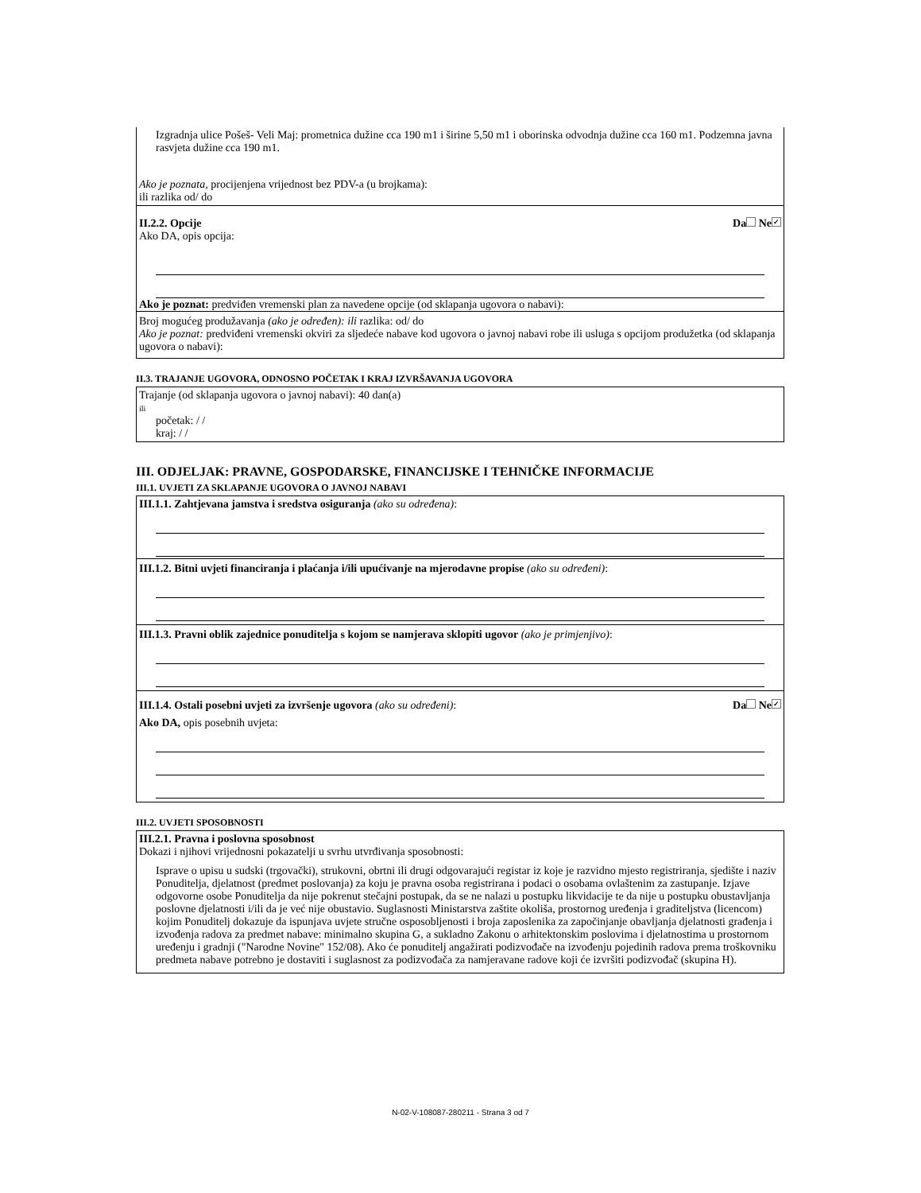Izgradnja ulice Pošeš- Veli Maj: prometnica dužine cca 190 m1 i širine 5,50 m1 i oborinska odvodnja dužine cca 160 m1. Podzemna javna rasvjeta dužine cca 190 m1.
Ako je poznata, procijenjena vrijednost bez PDV-a (u brojkama):
ili razlika od/ do
II.2.2. Opcije Da Ne ✓
Ako DA, opis opcija:
Ako je poznat: predviđen vremenski plan za navedene opcije (od sklapanja ugovora o nabavi):
Broj mogućeg produžavanja (ako je određen): ili razlika: od/ do
Ako je poznat: predviđeni vremenski okviri za sljedeće nabave kod ugovora o javnoj nabavi robe ili usluga s opcijom produžetka (od sklapanja ugovora o nabavi):
II.3. TRAJANJE UGOVORA, ODNOSNO POČETAK I KRAJ IZVRŠAVANJA UGOVORA
Trajanje (od sklapanja ugovora o javnoj nabavi): 40 dan(a)
ili
početak: / /
kraj: / /
III. ODJELJAK: PRAVNE, GOSPODARSKE, FINANCIJSKE I TEHNIČKE INFORMACIJE
III.1. UVJETI ZA SKLAPANJE UGOVORA O JAVNOJ NABAVI
III.1.1. Zahtjevana jamstva i sredstva osiguranja (ako su određena):
III.1.2. Bitni uvjeti financiranja i plaćanja i/ili upućivanje na mjerodavne propise (ako su određeni):
III.1.3. Pravni oblik zajednice ponuditelja s kojom se namjerava sklopiti ugovor (ako je primjenjivo):
III.1.4. Ostali posebni uvjeti za izvršenje ugovora (ako su određeni): Da Ne ✓
Ako DA, opis posebnih uvjeta:
III.2. UVJETI SPOSOBNOSTI
III.2.1. Pravna i poslovna sposobnost
Dokazi i njihovi vrijednosni pokazatelji u svrhu utvrđivanja sposobnosti:
Isprave o upisu u sudski (trgovački), strukovni, obrtni ili drugi odgovarajući registar iz koje je razvidno mjesto registriranja, sjedište i naziv Ponuditelja, djelatnost (predmet poslovanja) za koju je pravna osoba registrirana i podaci o osobama ovlaštenim za zastupanje. Izjave odgovorne osobe Ponuditelja da nije pokrenut stečajni postupak, da se ne nalazi u postupku likvidacije te da nije u postupku obustavljanja poslovne djelatnosti i/ili da je već nije obustavio. Suglasnosti Ministarstva zaštite okoliša, prostornog uređenja i graditeljstva (licencom) kojim Ponuditelj dokazuje da ispunjava uvjete stručne osposobljenosti i broja zaposlenika za započinjanje obavljanja djelatnosti građenja i izvođenja radova za predmet nabave: minimalno skupina G, a sukladno Zakonu o arhitektonskim poslovima i djelatnostima u prostornom uređenju i gradnji ("Narodne Novine" 152/08). Ako će ponuditelj angažirati podizvođače na izvođenju pojedinih radova prema troškovniku predmeta nabave potrebno je dostaviti i suglasnost za podizvođača za namjeravane radove koji će izvršiti podizvođač (skupina H).
N-02-V-108087-280211 - Strana 3 od 7